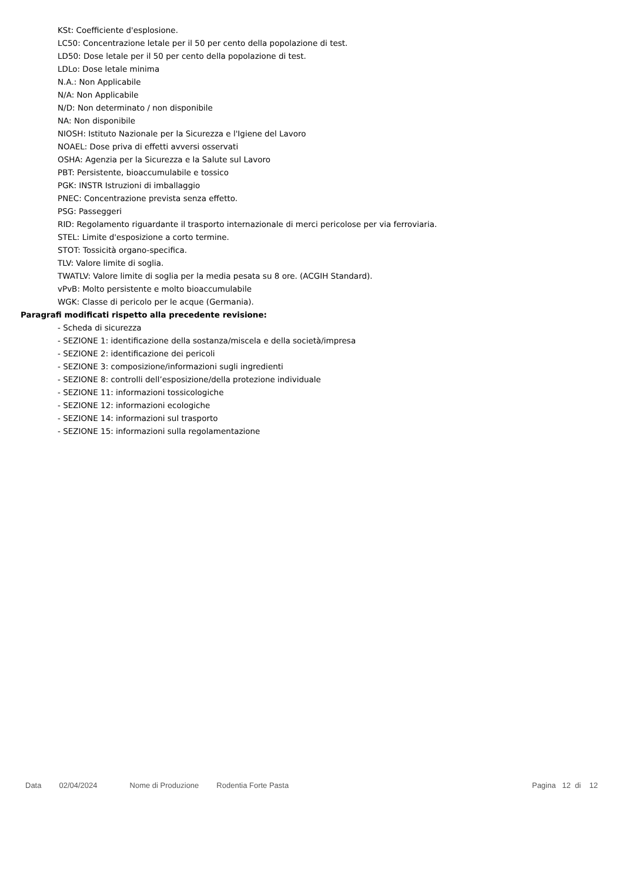KSt: Coefficiente d'esplosione.
LC50: Concentrazione letale per il 50 per cento della popolazione di test.
LD50: Dose letale per il 50 per cento della popolazione di test.
LDLo: Dose letale minima
N.A.: Non Applicabile
N/A: Non Applicabile
N/D: Non determinato / non disponibile
NA: Non disponibile
NIOSH: Istituto Nazionale per la Sicurezza e l'Igiene del Lavoro
NOAEL: Dose priva di effetti avversi osservati
OSHA: Agenzia per la Sicurezza e la Salute sul Lavoro
PBT: Persistente, bioaccumulabile e tossico
PGK: INSTR Istruzioni di imballaggio
PNEC: Concentrazione prevista senza effetto.
PSG: Passeggeri
RID: Regolamento riguardante il trasporto internazionale di merci pericolose per via ferroviaria.
STEL: Limite d'esposizione a corto termine.
STOT: Tossicità organo-specifica.
TLV: Valore limite di soglia.
TWATLV: Valore limite di soglia per la media pesata su 8 ore. (ACGIH Standard).
vPvB: Molto persistente e molto bioaccumulabile
WGK: Classe di pericolo per le acque (Germania).
Paragrafi modificati rispetto alla precedente revisione:
- Scheda di sicurezza
- SEZIONE 1: identificazione della sostanza/miscela e della società/impresa
- SEZIONE 2: identificazione dei pericoli
- SEZIONE 3: composizione/informazioni sugli ingredienti
- SEZIONE 8: controlli dell’esposizione/della protezione individuale
- SEZIONE 11: informazioni tossicologiche
- SEZIONE 12: informazioni ecologiche
- SEZIONE 14: informazioni sul trasporto
- SEZIONE 15: informazioni sulla regolamentazione
Data 02/04/2024 Nome di Produzione Rodentia Forte Pasta Pagina 12 di 12